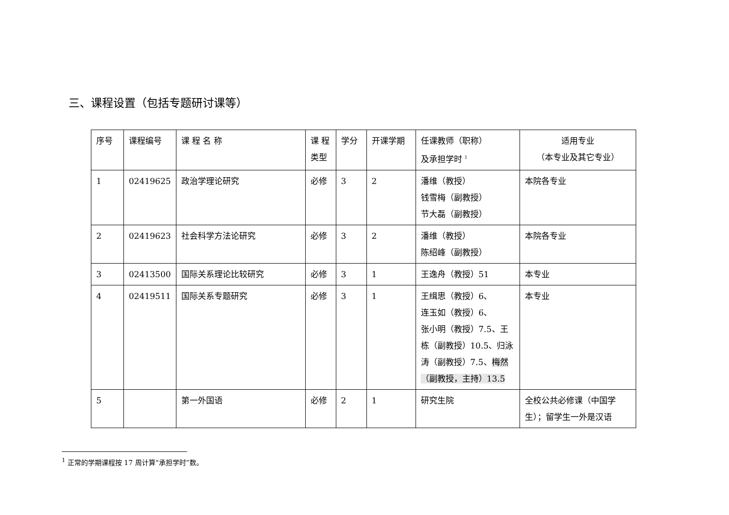三、课程设置（包括专题研讨课等）
| 序号 | 课程编号 | 课 程 名 称 | 课 程 类型 | 学分 | 开课学期 | 任课教师（职称） 及承担学时 <sup>1</sup> | 适用专业 （本专业及其它专业） |
| --- | --- | --- | --- | --- | --- | --- | --- |
| 1 | 02419625 | 政治学理论研究 | 必修 | 3 | 2 | 潘维（教授） 钱雪梅（副教授） 节大磊（副教授） | 本院各专业 |
| 2 | 02419623 | 社会科学方法论研究 | 必修 | 3 | 2 | 潘维（教授） 陈绍峰（副教授） | 本院各专业 |
| 3 | 02413500 | 国际关系理论比较研究 | 必修 | 3 | 1 | 王逸舟（教授）51 | 本专业 |
| 4 | 02419511 | 国际关系专题研究 | 必修 | 3 | 1 | 王缉思（教授）6、 连玉如（教授）6、 张小明（教授）7.5、王栋（副教授）10.5、归泳涛（副教授）7.5、 梅然（副教授，主持）13.5 | 本专业 |
| 5 | | 第一外国语 | 必修 | 2 | 1 | 研究生院 | 全校公共必修课（中国学生）；留学生一外是汉语 |
<sup>1</sup> 正常的学期课程按 17 周计算“承担学时”数。